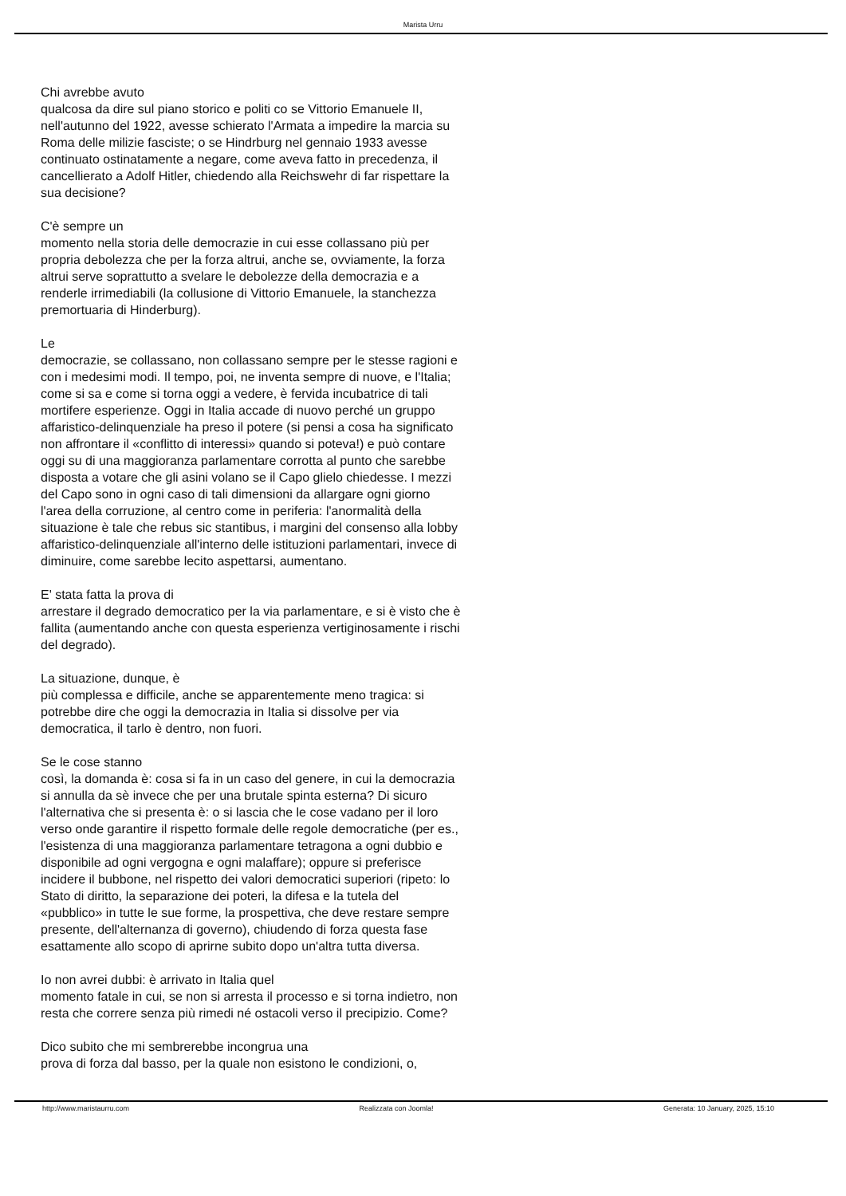Marista Urru
Chi avrebbe avuto
qualcosa da dire sul piano storico e politi co se Vittorio Emanuele II, nell'autunno del 1922, avesse schierato l'Armata a impedire la marcia su Roma delle milizie fasciste; o se Hindrburg nel gennaio 1933 avesse continuato ostinatamente a negare, come aveva fatto in precedenza, il cancellierato a Adolf Hitler, chiedendo alla Reichswehr di far rispettare la sua decisione?
C'è sempre un
momento nella storia delle democrazie in cui esse collassano più per propria debolezza che per la forza altrui, anche se, ovviamente, la forza altrui serve soprattutto a svelare le debolezze della democrazia e a renderle irrimediabili (la collusione di Vittorio Emanuele, la stanchezza premortuaria di Hinderburg).
Le
democrazie, se collassano, non collassano sempre per le stesse ragioni e con i medesimi modi. Il tempo, poi, ne inventa sempre di nuove, e l'Italia; come si sa e come si torna oggi a vedere, è fervida incubatrice di tali mortifere esperienze. Oggi in Italia accade di nuovo perché un gruppo affaristico-delinquenziale ha preso il potere (si pensi a cosa ha significato non affrontare il «conflitto di interessi» quando si poteva!) e può contare oggi su di una maggioranza parlamentare corrotta al punto che sarebbe disposta a votare che gli asini volano se il Capo glielo chiedesse. I mezzi del Capo sono in ogni caso di tali dimensioni da allargare ogni giorno l'area della corruzione, al centro come in periferia: l'anormalità della situazione è tale che rebus sic stantibus, i margini del consenso alla lobby affaristico-delinquenziale all'interno delle istituzioni parlamentari, invece di diminuire, come sarebbe lecito aspettarsi, aumentano.
E' stata fatta la prova di
arrestare il degrado democratico per la via parlamentare, e si è visto che è fallita (aumentando anche con questa esperienza vertiginosamente i rischi del degrado).
La situazione, dunque, è
più complessa e difficile, anche se apparentemente meno tragica: si potrebbe dire che oggi la democrazia in Italia si dissolve per via democratica, il tarlo è dentro, non fuori.
Se le cose stanno
così, la domanda è: cosa si fa in un caso del genere, in cui la democrazia si annulla da sè invece che per una brutale spinta esterna? Di sicuro l'alternativa che si presenta è: o si lascia che le cose vadano per il loro verso onde garantire il rispetto formale delle regole democratiche (per es., l'esistenza di una maggioranza parlamentare tetragona a ogni dubbio e disponibile ad ogni vergogna e ogni malaffare); oppure si preferisce incidere il bubbone, nel rispetto dei valori democratici superiori (ripeto: lo Stato di diritto, la separazione dei poteri, la difesa e la tutela del «pubblico» in tutte le sue forme, la prospettiva, che deve restare sempre presente, dell'alternanza di governo), chiudendo di forza questa fase esattamente allo scopo di aprirne subito dopo un'altra tutta diversa.
Io non avrei dubbi: è arrivato in Italia quel
momento fatale in cui, se non si arresta il processo e si torna indietro, non resta che correre senza più rimedi né ostacoli verso il precipizio. Come?
Dico subito che mi sembrerebbe incongrua una
prova di forza dal basso, per la quale non esistono le condizioni, o,
http://www.maristaurru.com Realizzata con Joomla! Generata: 10 January, 2025, 15:10